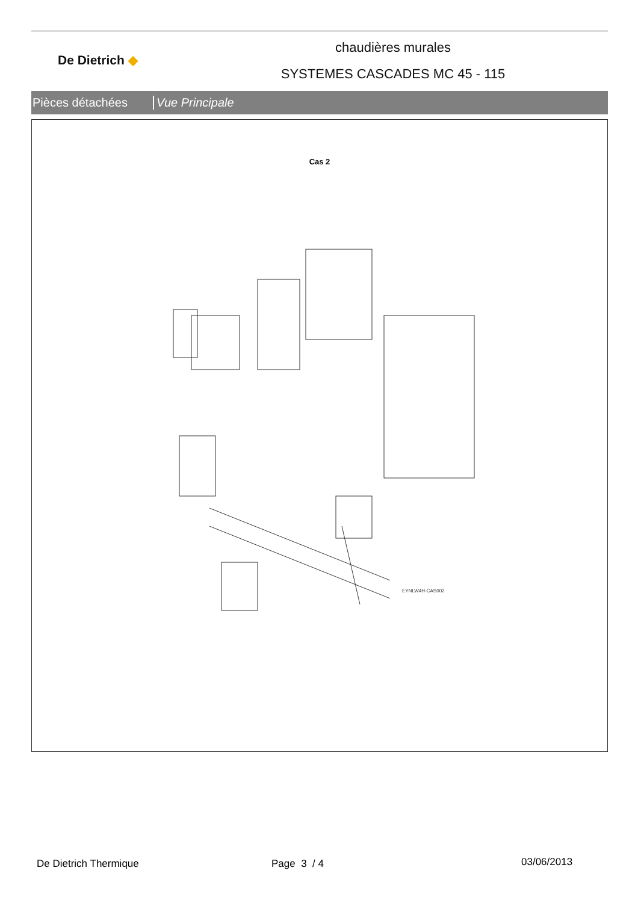De Dietrich ◆
chaudières murales
SYSTEMES CASCADES MC 45 - 115
Pièces détachées Vue Principale
Cas 2
EYNLW4H-CAS002
De Dietrich Thermique Page 3 / 4 03/06/2013